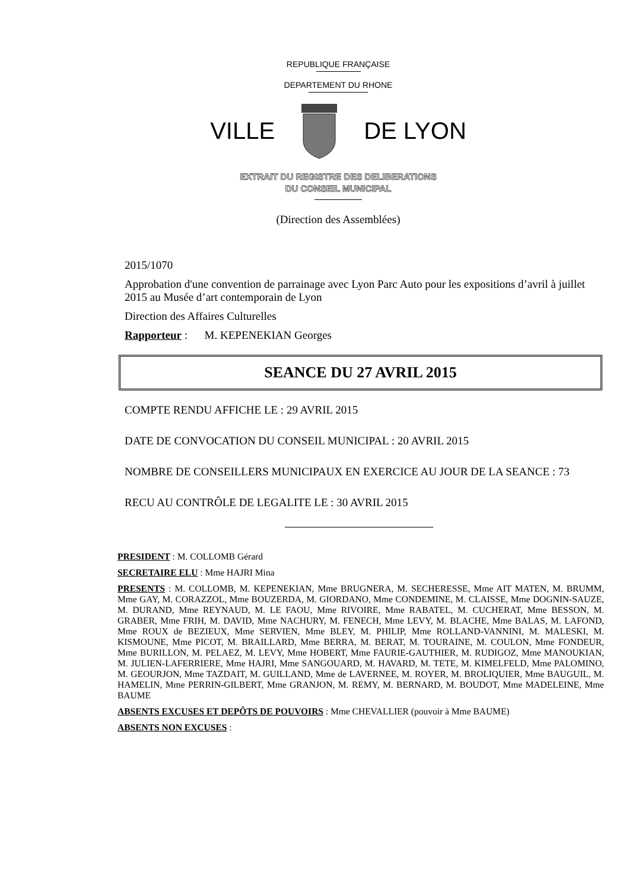REPUBLIQUE FRANÇAISE
DEPARTEMENT DU RHONE
VILLE DE LYON
EXTRAIT DU REGISTRE DES DELIBERATIONS
DU CONSEIL MUNICIPAL
(Direction des Assemblées)
2015/1070
Approbation d'une convention de parrainage avec Lyon Parc Auto pour les expositions d’avril à juillet 2015 au Musée d’art contemporain de Lyon
Direction des Affaires Culturelles
Rapporteur : M. KEPENEKIAN Georges
SEANCE DU 27 AVRIL 2015
COMPTE RENDU AFFICHE LE : 29 AVRIL 2015
DATE DE CONVOCATION DU CONSEIL MUNICIPAL : 20 AVRIL 2015
NOMBRE DE CONSEILLERS MUNICIPAUX EN EXERCICE AU JOUR DE LA SEANCE : 73
RECU AU CONTRÔLE DE LEGALITE LE : 30 AVRIL 2015
PRESIDENT : M. COLLOMB Gérard
SECRETAIRE ELU : Mme HAJRI Mina
PRESENTS : M. COLLOMB, M. KEPENEKIAN, Mme BRUGNERA, M. SECHERESSE, Mme AIT MATEN, M. BRUMM, Mme GAY, M. CORAZZOL, Mme BOUZERDA, M. GIORDANO, Mme CONDEMINE, M. CLAISSE, Mme DOGNIN-SAUZE, M. DURAND, Mme REYNAUD, M. LE FAOU, Mme RIVOIRE, Mme RABATEL, M. CUCHERAT, Mme BESSON, M. GRABER, Mme FRIH, M. DAVID, Mme NACHURY, M. FENECH, Mme LEVY, M. BLACHE, Mme BALAS, M. LAFOND, Mme ROUX de BEZIEUX, Mme SERVIEN, Mme BLEY, M. PHILIP, Mme ROLLAND-VANNINI, M. MALESKI, M. KISMOUNE, Mme PICOT, M. BRAILLARD, Mme BERRA, M. BERAT, M. TOURAINE, M. COULON, Mme FONDEUR, Mme BURILLON, M. PELAEZ, M. LEVY, Mme HOBERT, Mme FAURIE-GAUTHIER, M. RUDIGOZ, Mme MANOUKIAN, M. JULIEN-LAFERRIERE, Mme HAJRI, Mme SANGOUARD, M. HAVARD, M. TETE, M. KIMELFELD, Mme PALOMINO, M. GEOURJON, Mme TAZDAIT, M. GUILLAND, Mme de LAVERNEE, M. ROYER, M. BROLIQUIER, Mme BAUGUIL, M. HAMELIN, Mme PERRIN-GILBERT, Mme GRANJON, M. REMY, M. BERNARD, M. BOUDOT, Mme MADELEINE, Mme BAUME
ABSENTS EXCUSES ET DEPÔTS DE POUVOIRS : Mme CHEVALLIER (pouvoir à Mme BAUME)
ABSENTS NON EXCUSES :